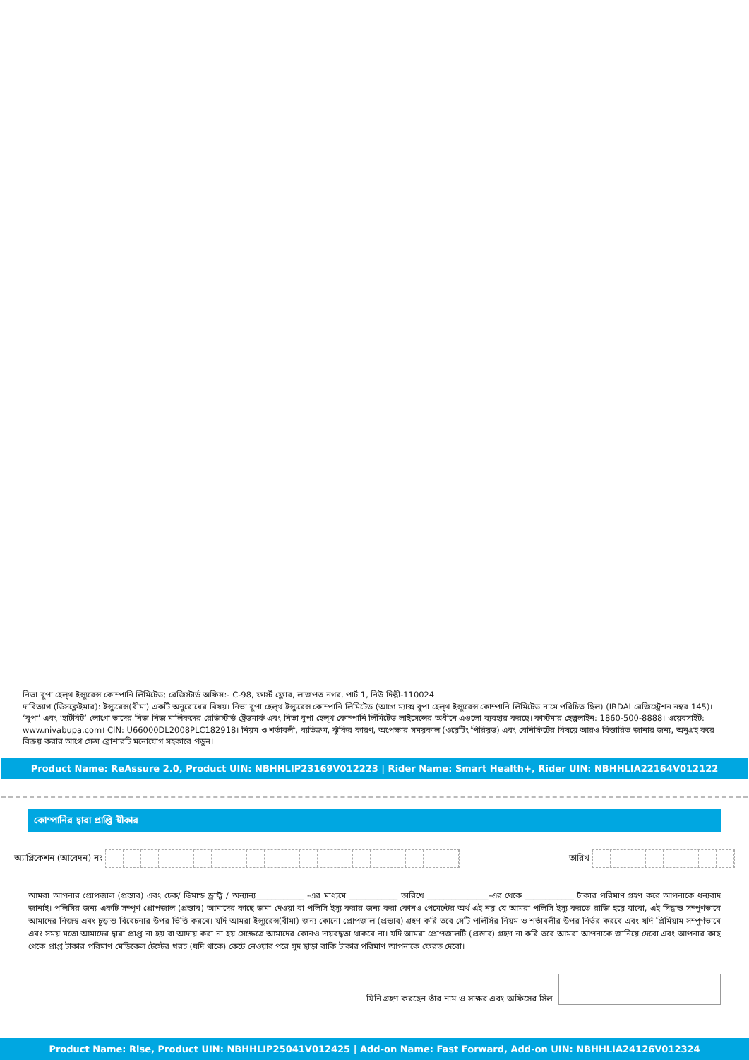নিভা বুপা হেল্থ ইন্স্যুরেন্স কোম্পানি লিমিটেড; রেজিস্টার্ড অফিস:- C-98, ফার্স্ট ফ্লোর, লাজপত নগর, পার্ট 1, নিউ দিল্লী-110024
দাবিত্যাগ (ডিসক্লেইমার): ইন্স্যুরেন্স(বীমা) একটি অনুরোধের বিষয়। নিভা বুপা হেল্থ ইন্স্যুরেন্স কোম্পানি লিমিটেড (আগে ম্যাক্স বুপা হেল্থ ইন্স্যুরেন্স কোম্পানি লিমিটেড নামে পরিচিত ছিল) (IRDAI রেজিস্ট্রেশন নম্বর 145)। ‘বুপা’ এবং ‘হার্টবিট’ লোগো তাদের নিজ নিজ মালিকদের রেজিস্টার্ড ট্রেডমার্ক এবং নিভা বুপা হেল্থ কোম্পানি লিমিটেড লাইসেন্সের অধীনে এগুলো ব্যবহার করছে। কাস্টমার হেল্পলাইন: 1860-500-8888। ওয়েবসাইট: www.nivabupa.com। CIN: U66000DL2008PLC182918। নিয়ম ও শর্তাবলী, ব্যতিক্রম, ঝুঁকির কারণ, অপেক্ষার সময়কাল (ওয়েটিং পিরিয়ড) এবং বেনিফিটের বিষয়ে আরও বিস্তারিত জানার জন্য, অনুগ্রহ করে বিক্রয় করার আগে সেল্স ব্রোশারটি মনোযোগ সহকারে পড়ুন।
Product Name: ReAssure 2.0, Product UIN: NBHHLIP23169V012223 | Rider Name: Smart Health+, Rider UIN: NBHHLIA22164V012122
কোম্পানির দ্বারা প্রাপ্তি স্বীকার
অ্যাপ্লিকেশন (আবেদন) নং তারিখ
আমরা আপনার প্রোপজাল (প্রস্তাব) এবং চেক/ ডিমান্ড ড্রাফ্ট / অন্যান্য____________ -এর মাধ্যমে ____________ তারিখে _______________-এর থেকে ____________ টাকার পরিমাণ গ্রহণ করে আপনাকে ধন্যবাদ জানাই। পলিসির জন্য একটি সম্পূর্ণ প্রোপজাল (প্রস্তাব) আমাদের কাছে জমা দেওয়া বা পলিসি ইস্যু করার জন্য করা কোনও পেমেন্টের অর্থ এই নয় যে আমরা পলিসি ইস্যু করতে রাজি হয়ে যাবো, এই সিদ্ধান্ত সম্পূর্ণভাবে আমাদের নিজস্ব এবং চূড়ান্ত বিবেচনার উপর ভিত্তি করবে। যদি আমরা ইন্স্যুরেন্স(বীমা) জন্য কোনো প্রোপজাল (প্রস্তাব) গ্রহণ করি তবে সেটি পলিসির নিয়ম ও শর্তাবলীর উপর নির্ভর করবে এবং যদি প্রিমিয়াম সম্পূর্ণভাবে এবং সময় মতো আমাদের দ্বারা প্রাপ্ত না হয় বা আদায় করা না হয় সেক্ষেত্রে আমাদের কোনও দায়বদ্ধতা থাকবে না। যদি আমরা প্রোপজালটি (প্রস্তাব) গ্রহণ না করি তবে আমরা আপনাকে জানিয়ে দেবো এবং আপনার কাছ থেকে প্রাপ্ত টাকার পরিমাণ মেডিকেল টেস্টের খরচ (যদি থাকে) কেটে নেওয়ার পরে সুদ ছাড়া বাকি টাকার পরিমাণ আপনাকে ফেরত দেবো।
যিনি গ্রহণ করছেন তাঁর নাম ও সাক্ষর এবং অফিসের সিল
Product Name: Rise, Product UIN: NBHHLIP25041V012425 | Add-on Name: Fast Forward, Add-on UIN: NBHHLIA24126V012324